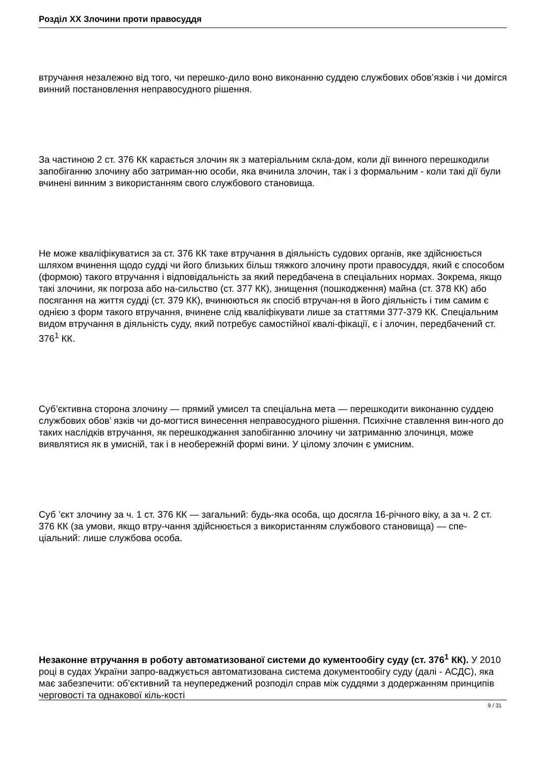Розділ ХХ Злочини проти правосуддя
втручання незалежно від того, чи перешко-дило воно виконанню суддею службових обов’язків і чи домігся винний постановлення неправосудного рішення.
За частиною 2 ст. 376 КК карається злочин як з матеріальним скла-дом, коли дії винного перешкодили запобіганню злочину або затриман-ню особи, яка вчинила злочин, так і з формальним - коли такі дії були вчинені винним з використанням свого службового становища.
Не може кваліфікуватися за ст. 376 КК таке втручання в діяльність судових органів, яке здійснюється шляхом вчинення щодо судді чи його близьких більш тяжкого злочину проти правосуддя, який є способом (формою) такого втручання і відповідальність за який передбачена в спеціальних нормах. Зокрема, якщо такі злочини, як погроза або на-сильство (ст. 377 КК), знищення (пошкодження) майна (ст. 378 КК) або посягання на життя судді (ст. 379 КК), вчинюються як спосіб втручан-ня в його діяльність і тим самим є однією з форм такого втручання, вчинене слід кваліфікувати лише за статтями 377-379 КК. Спеціальним видом втручання в діяльність суду, який потребує самостійної квалі-фікації, є і злочин, передбачений ст. 376<sup>1</sup> КК.
Суб’єктивна сторона злочину — прямий умисел та спеціальна мета — перешкодити виконанню суддею службових обов’ язків чи до-могтися винесення неправосудного рішення. Психічне ставлення вин-ного до таких наслідків втручання, як перешкоджання запобіганню злочину чи затриманню злочинця, може виявлятися як в умисній, так і в необережній формі вини. У цілому злочин є умисним.
Суб ’єкт злочину за ч. 1 ст. 376 КК — загальний: будь-яка особа, що досягла 16-річного віку, а за ч. 2 ст. 376 КК (за умови, якщо втру-чання здійснюється з використанням службового становища) — спе-ціальний: лише службова особа.
Незаконне втручання в роботу автоматизованої системи до кументообігу суду (ст. 376<sup>1</sup> КК). У 2010 році в судах України запро-ваджується автоматизована система документообігу суду (далі - АСДС), яка має забезпечити: об’єктивний та неупереджений розподіл справ між суддями з додержанням принципів черговості та однакової кіль-кості
9 / 31